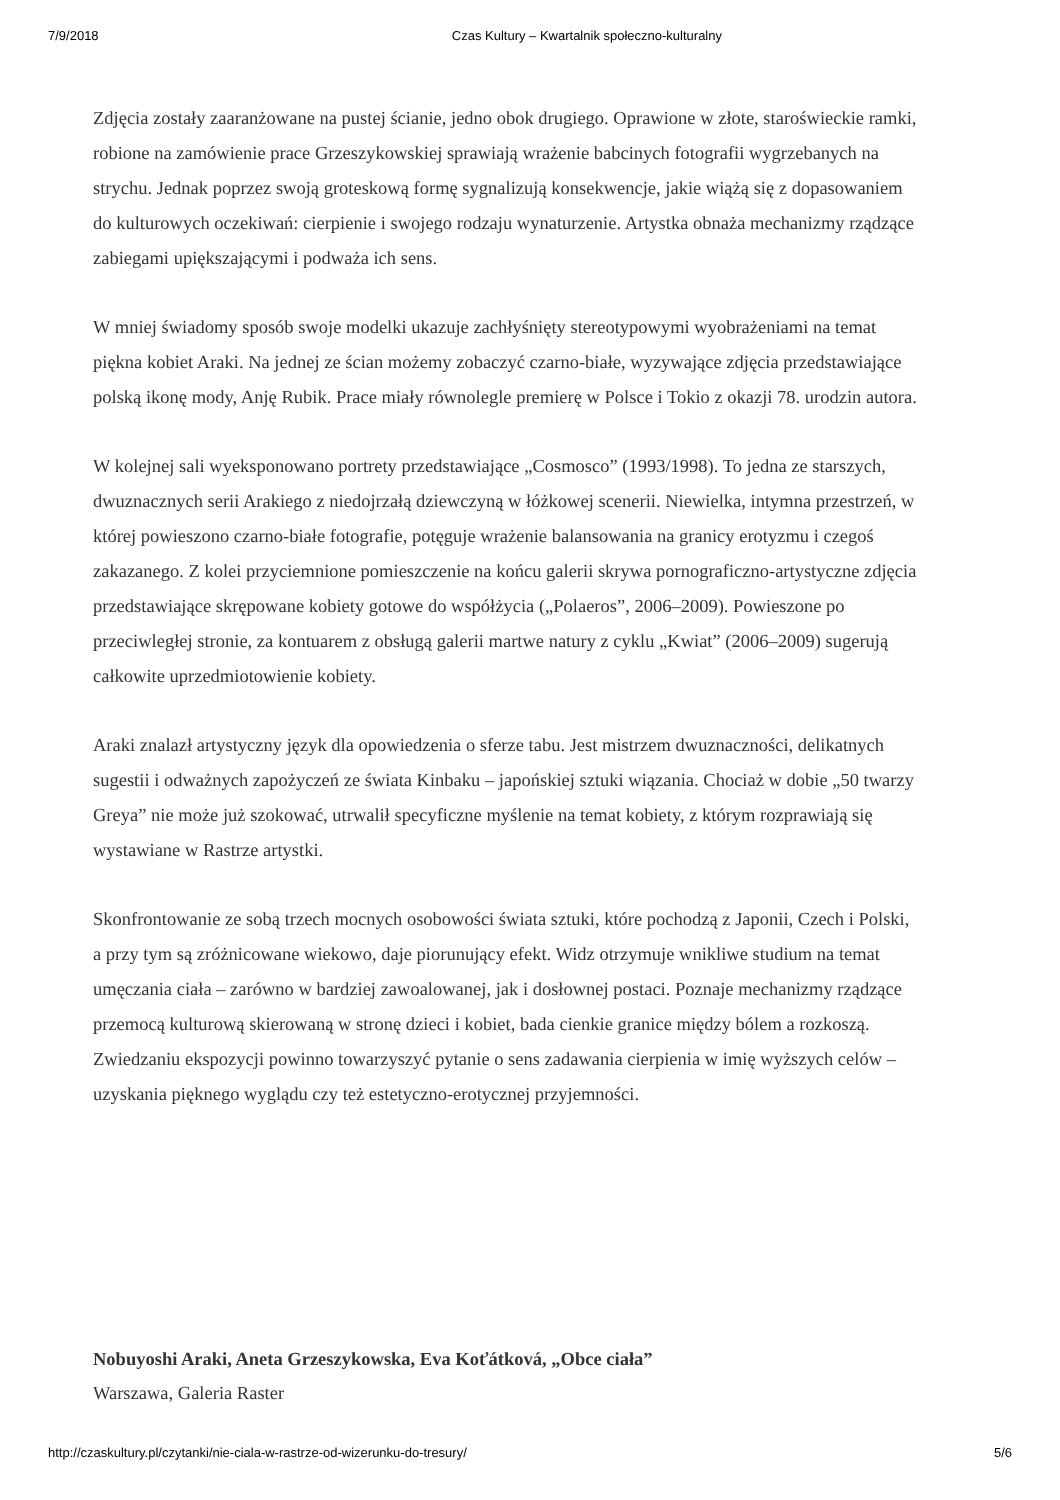7/9/2018 Czas Kultury – Kwartalnik społeczno-kulturalny
Zdjęcia zostały zaaranżowane na pustej ścianie, jedno obok drugiego. Oprawione w złote, staroświeckie ramki, robione na zamówienie prace Grzeszykowskiej sprawiają wrażenie babcinych fotografii wygrzebanych na strychu. Jednak poprzez swoją groteskową formę sygnalizują konsekwencje, jakie wiążą się z dopasowaniem do kulturowych oczekiwań: cierpienie i swojego rodzaju wynaturzenie. Artystka obnaża mechanizmy rządzące zabiegami upiększającymi i podważa ich sens.
W mniej świadomy sposób swoje modelki ukazuje zachłyśnięty stereotypowymi wyobrażeniami na temat piękna kobiet Araki. Na jednej ze ścian możemy zobaczyć czarno-białe, wyzywające zdjęcia przedstawiające polską ikonę mody, Anję Rubik. Prace miały równolegle premierę w Polsce i Tokio z okazji 78. urodzin autora.
W kolejnej sali wyeksponowano portrety przedstawiające „Cosmosco” (1993/1998). To jedna ze starszych, dwuznacznych serii Arakiego z niedojrzałą dziewczyną w łóżkowej scenerii. Niewielka, intymna przestrzeń, w której powieszono czarno-białe fotografie, potęguje wrażenie balansowania na granicy erotyzmu i czegoś zakazanego. Z kolei przyciemnione pomieszczenie na końcu galerii skrywa pornograficzno-artystyczne zdjęcia przedstawiające skrępowane kobiety gotowe do współżycia („Polaeros”, 2006–2009). Powieszone po przeciwległej stronie, za kontuarem z obsługą galerii martwe natury z cyklu „Kwiat” (2006–2009) sugerują całkowite uprzedmiotowienie kobiety.
Araki znalazł artystyczny język dla opowiedzenia o sferze tabu. Jest mistrzem dwuznaczności, delikatnych sugestii i odważnych zapożyczeń ze świata Kinbaku – japońskiej sztuki wiązania. Chociaż w dobie „50 twarzy Greya” nie może już szokować, utrwalił specyficzne myślenie na temat kobiety, z którym rozprawiają się wystawiane w Rastrze artystki.
Skonfrontowanie ze sobą trzech mocnych osobowości świata sztuki, które pochodzą z Japonii, Czech i Polski, a przy tym są zróżnicowane wiekowo, daje piorunujący efekt. Widz otrzymuje wnikliwe studium na temat umęczania ciała – zarówno w bardziej zawoalowanej, jak i dosłownej postaci. Poznaje mechanizmy rządzące przemocą kulturową skierowaną w stronę dzieci i kobiet, bada cienkie granice między bólem a rozkoszą. Zwiedzaniu ekspozycji powinno towarzyszyć pytanie o sens zadawania cierpienia w imię wyższych celów – uzyskania pięknego wyglądu czy też estetyczno-erotycznej przyjemności.
Nobuyoshi Araki, Aneta Grzeszykowska, Eva Koťátková, „Obce ciała”
Warszawa, Galeria Raster
http://czaskultury.pl/czytanki/nie-ciala-w-rastrze-od-wizerunku-do-tresury/ 5/6